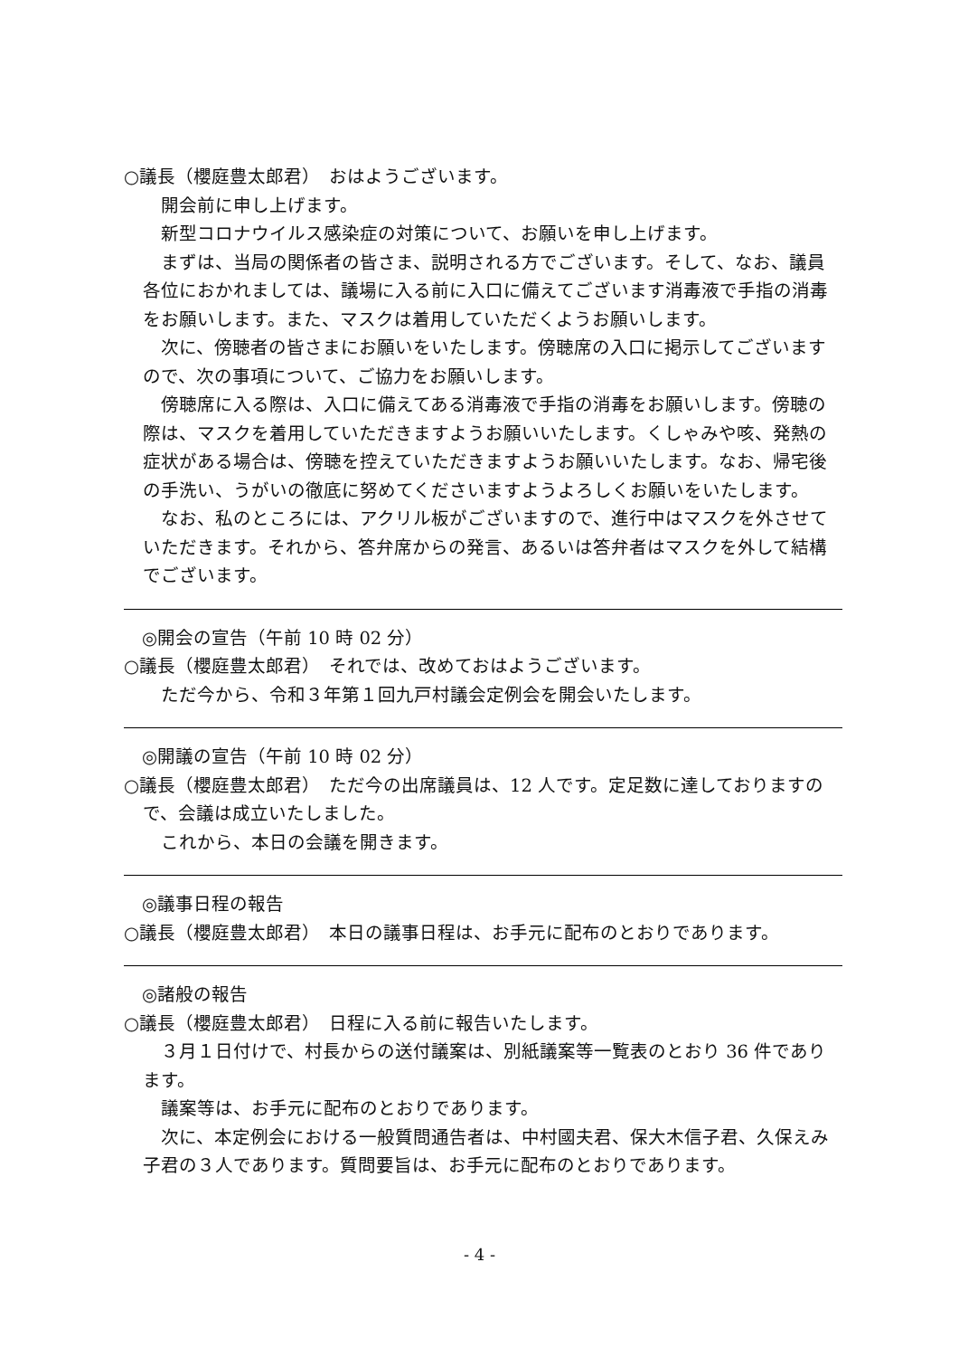○議長（櫻庭豊太郎君）　おはようございます。
開会前に申し上げます。
新型コロナウイルス感染症の対策について、お願いを申し上げます。
まずは、当局の関係者の皆さま、説明される方でございます。そして、なお、議員各位におかれましては、議場に入る前に入口に備えてございます消毒液で手指の消毒をお願いします。また、マスクは着用していただくようお願いします。
次に、傍聴者の皆さまにお願いをいたします。傍聴席の入口に掲示してございますので、次の事項について、ご協力をお願いします。
傍聴席に入る際は、入口に備えてある消毒液で手指の消毒をお願いします。傍聴の際は、マスクを着用していただきますようお願いいたします。くしゃみや咳、発熱の症状がある場合は、傍聴を控えていただきますようお願いいたします。なお、帰宅後の手洗い、うがいの徹底に努めてくださいますようよろしくお願いをいたします。
なお、私のところには、アクリル板がございますので、進行中はマスクを外させていただきます。それから、答弁席からの発言、あるいは答弁者はマスクを外して結構でございます。
◎開会の宣告（午前 10 時 02 分）
○議長（櫻庭豊太郎君）　それでは、改めておはようございます。
ただ今から、令和３年第１回九戸村議会定例会を開会いたします。
◎開議の宣告（午前 10 時 02 分）
○議長（櫻庭豊太郎君）　ただ今の出席議員は、12 人です。定足数に達しておりますので、会議は成立いたしました。
これから、本日の会議を開きます。
◎議事日程の報告
○議長（櫻庭豊太郎君）　本日の議事日程は、お手元に配布のとおりであります。
◎諸般の報告
○議長（櫻庭豊太郎君）　日程に入る前に報告いたします。
３月１日付けで、村長からの送付議案は、別紙議案等一覧表のとおり 36 件であります。
議案等は、お手元に配布のとおりであります。
次に、本定例会における一般質問通告者は、中村國夫君、保大木信子君、久保えみ子君の３人であります。質問要旨は、お手元に配布のとおりであります。
- 4 -